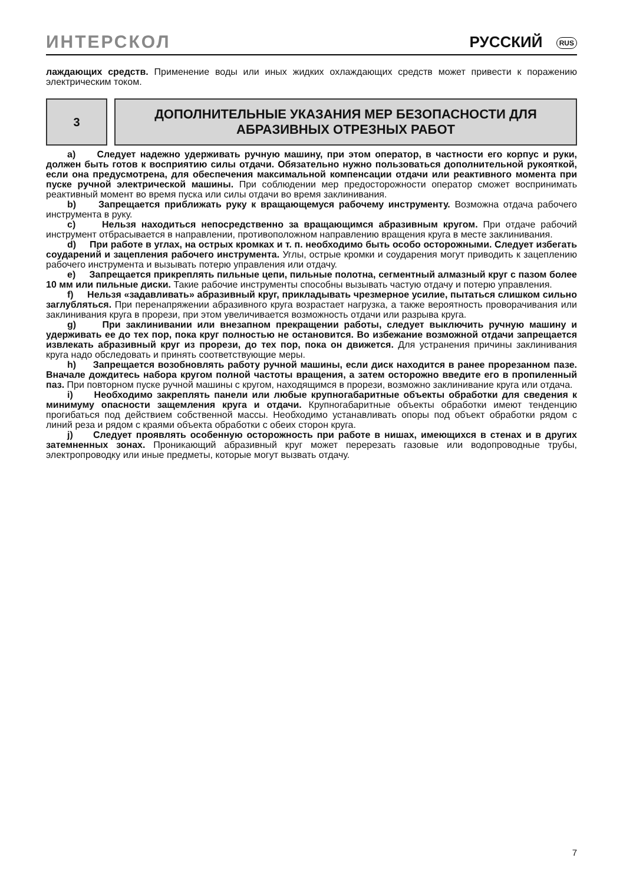ИНТЕРСКОЛ РУССКИЙ RUS
лаждающих средств. Применение воды или иных жидких охлаждающих средств может привести к поражению электрическим током.
3
ДОПОЛНИТЕЛЬНЫЕ УКАЗАНИЯ МЕР БЕЗОПАСНОСТИ ДЛЯ
АБРАЗИВНЫХ ОТРЕЗНЫХ РАБОТ
a) Следует надежно удерживать ручную машину, при этом оператор, в частности его корпус и руки, должен быть готов к восприятию силы отдачи. Обязательно нужно пользоваться дополнительной рукояткой, если она предусмотрена, для обеспечения максимальной компенсации отдачи или реактивного момента при пуске ручной электрической машины. При соблюдении мер предосторожности оператор сможет воспринимать реактивный момент во время пуска или силы отдачи во время заклинивания.
b) Запрещается приближать руку к вращающемуся рабочему инструменту. Возможна отдача рабочего инструмента в руку.
c) Нельзя находиться непосредственно за вращающимся абразивным кругом. При отдаче рабочий инструмент отбрасывается в направлении, противоположном направлению вращения круга в месте заклинивания.
d) При работе в углах, на острых кромках и т. п. необходимо быть особо осторожными. Следует избегать соударений и зацепления рабочего инструмента. Углы, острые кромки и соударения могут приводить к зацеплению рабочего инструмента и вызывать потерю управления или отдачу.
e) Запрещается прикреплять пильные цепи, пильные полотна, сегментный алмазный круг с пазом более 10 мм или пильные диски. Такие рабочие инструменты способны вызывать частую отдачу и потерю управления.
f) Нельзя «задавливать» абразивный круг, прикладывать чрезмерное усилие, пытаться слишком сильно заглубляться. При перенапряжении абразивного круга возрастает нагрузка, а также вероятность проворачивания или заклинивания круга в прорези, при этом увеличивается возможность отдачи или разрыва круга.
g) При заклинивании или внезапном прекращении работы, следует выключить ручную машину и удерживать ее до тех пор, пока круг полностью не остановится. Во избежание возможной отдачи запрещается извлекать абразивный круг из прорези, до тех пор, пока он движется. Для устранения причины заклинивания круга надо обследовать и принять соответствующие меры.
h) Запрещается возобновлять работу ручной машины, если диск находится в ранее прорезанном пазе. Вначале дождитесь набора кругом полной частоты вращения, а затем осторожно введите его в пропиленный паз. При повторном пуске ручной машины с кругом, находящимся в прорези, возможно заклинивание круга или отдача.
i) Необходимо закреплять панели или любые крупногабаритные объекты обработки для сведения к минимуму опасности защемления круга и отдачи. Крупногабаритные объекты обработки имеют тенденцию прогибаться под действием собственной массы. Необходимо устанавливать опоры под объект обработки рядом с линий реза и рядом с краями объекта обработки с обеих сторон круга.
j) Следует проявлять особенную осторожность при работе в нишах, имеющихся в стенах и в других затемненных зонах. Проникающий абразивный круг может перерезать газовые или водопроводные трубы, электропроводку или иные предметы, которые могут вызвать отдачу.
7